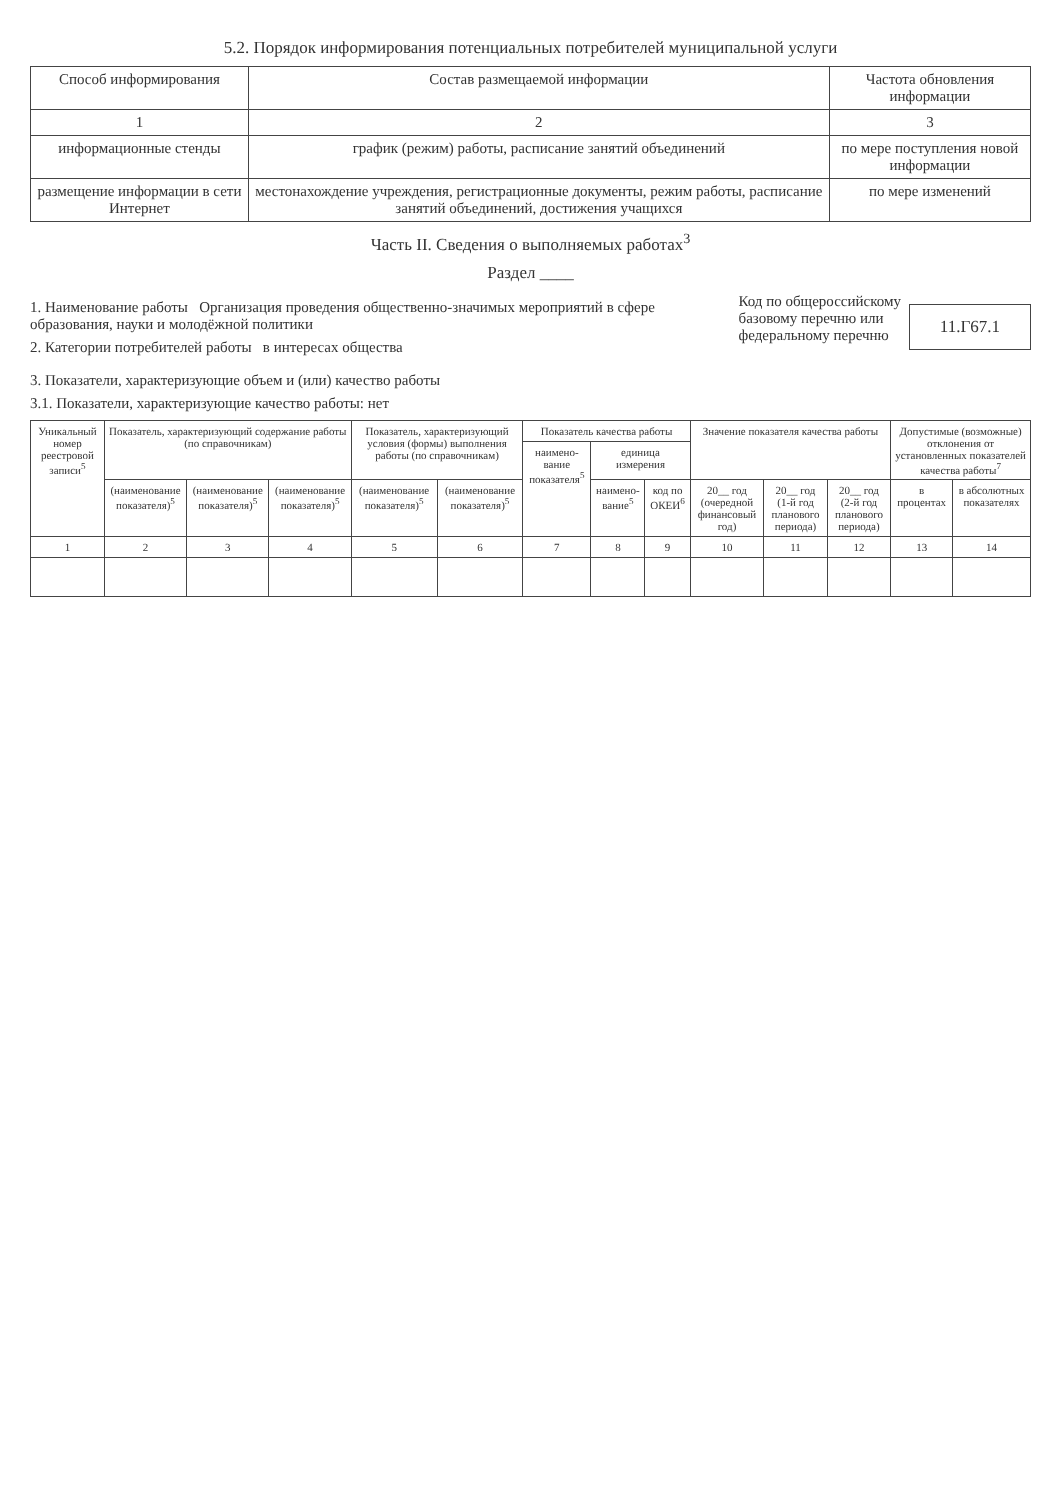5.2. Порядок информирования потенциальных потребителей муниципальной услуги
| Способ информирования | Состав размещаемой информации | Частота обновления информации |
| --- | --- | --- |
| 1 | 2 | 3 |
| информационные стенды | график (режим) работы, расписание занятий объединений | по мере поступления новой информации |
| размещение информации в сети Интернет | местонахождение учреждения, регистрационные документы, режим работы, расписание занятий объединений, достижения учащихся | по мере изменений |
Часть II. Сведения о выполняемых работах<sup>3</sup>
Раздел ____
1. Наименование работы Организация проведения общественно-значимых мероприятий в сфере образования, науки и молодёжной политики
2. Категории потребителей работы в интересах общества
Код по общероссийскому
базовому перечню или
федеральному перечню
11.Г67.1
3. Показатели, характеризующие объем и (или) качество работы
3.1. Показатели, характеризующие качество работы: нет
| Уникальный номер реестровой записи<sup>5</sup> | Показатель, характеризующий содержание работы (по справочникам) | | | Показатель, характеризующий условия (формы) выполнения работы (по справочникам) | | Показатель качества работы | | | Значение показателя качества работы | | | Допустимые (возможные) отклонения от установленных показателей качества работы<sup>7</sup> | |
| --- | --- | --- | --- | --- | --- | --- | --- | --- | --- | --- | --- | --- | --- |
| | | | | | | наимено-вание показателя<sup>5</sup> | единица измерения | | | | | | |
| | (наименование показателя)<sup>5</sup> | (наименование показателя)<sup>5</sup> | (наименование показателя)<sup>5</sup> | (наименование показателя)<sup>5</sup> | (наименование показателя)<sup>5</sup> | | наимено-вание<sup>5</sup> | код по ОКЕИ<sup>6</sup> | 20__ год (очередной финансовый год) | 20__ год (1-й год планового периода) | 20__ год (2-й год планового периода) | в процентах | в абсолютных показателях |
| 1 | 2 | 3 | 4 | 5 | 6 | 7 | 8 | 9 | 10 | 11 | 12 | 13 | 14 |